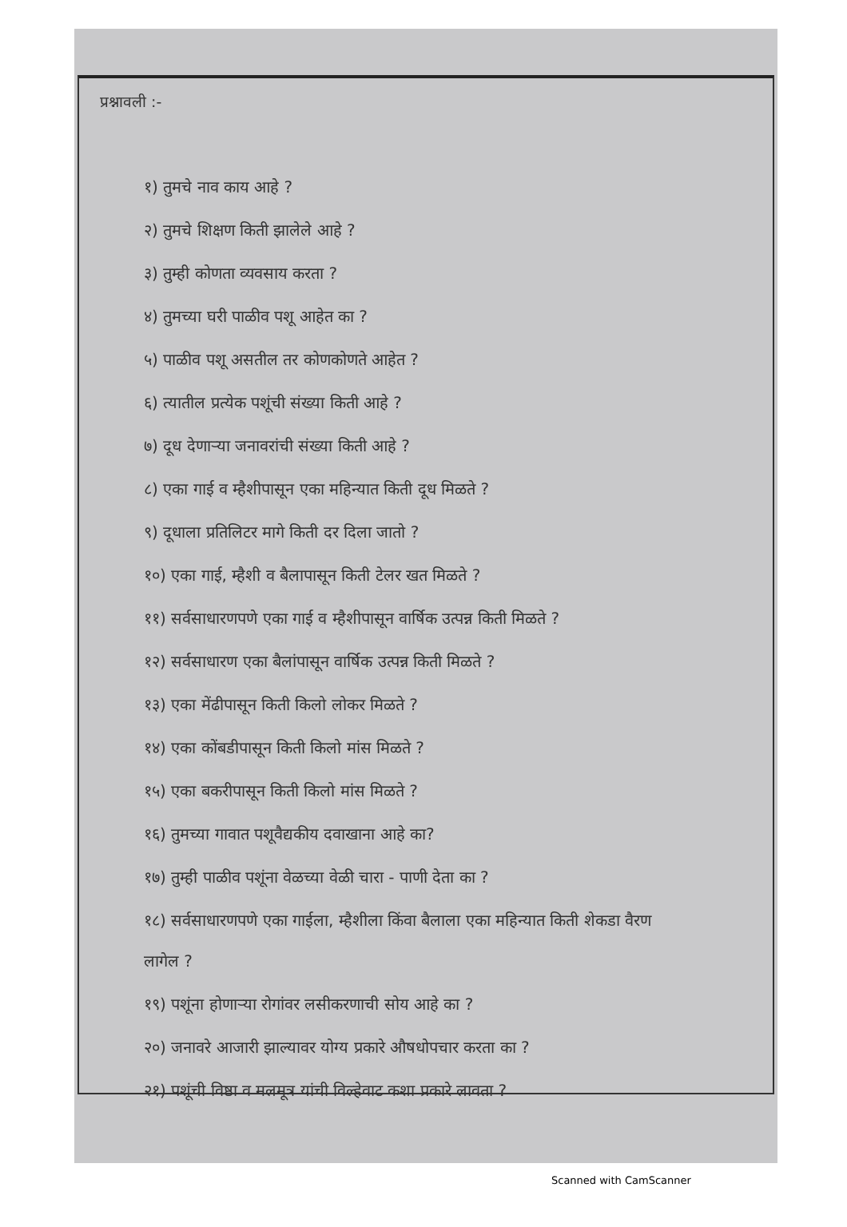प्रश्नावली :-
१) तुमचे नाव काय आहे ?
२) तुमचे शिक्षण किती झालेले आहे ?
३) तुम्ही कोणता व्यवसाय करता ?
४) तुमच्या घरी पाळीव पशू आहेत का ?
५) पाळीव पशू असतील तर कोणकोणते आहेत ?
६) त्यातील प्रत्येक पशूंची संख्या किती आहे ?
७) दूध देणाऱ्या जनावरांची संख्या किती आहे ?
८) एका गाई व म्हैशीपासून एका महिन्यात किती दूध मिळते ?
९) दूधाला प्रतिलिटर मागे किती दर दिला जातो ?
१०) एका गाई, म्हैशी व बैलापासून किती टेलर खत मिळते ?
११) सर्वसाधारणपणे एका गाई व म्हैशीपासून वार्षिक उत्पन्न किती मिळते ?
१२) सर्वसाधारण एका बैलांपासून वार्षिक उत्पन्न किती मिळते ?
१३) एका मेंढीपासून किती किलो लोकर मिळते ?
१४) एका कोंबडीपासून किती किलो मांस मिळते ?
१५) एका बकरीपासून किती किलो मांस मिळते ?
१६) तुमच्या गावात पशूवैद्यकीय दवाखाना आहे का?
१७) तुम्ही पाळीव पशूंना वेळच्या वेळी चारा - पाणी देता का ?
१८) सर्वसाधारणपणे एका गाईला, म्हैशीला किंवा बैलाला एका महिन्यात किती शेकडा वैरण
लागेल ?
१९) पशूंना होणाऱ्या रोगांवर लसीकरणाची सोय आहे का ?
२०) जनावरे आजारी झाल्यावर योग्य प्रकारे औषधोपचार करता का ?
२१) पशूंची विष्ठा व मलमूत्र यांची विल्हेवाट कशा प्रकारे लावता ?
Scanned with CamScanner